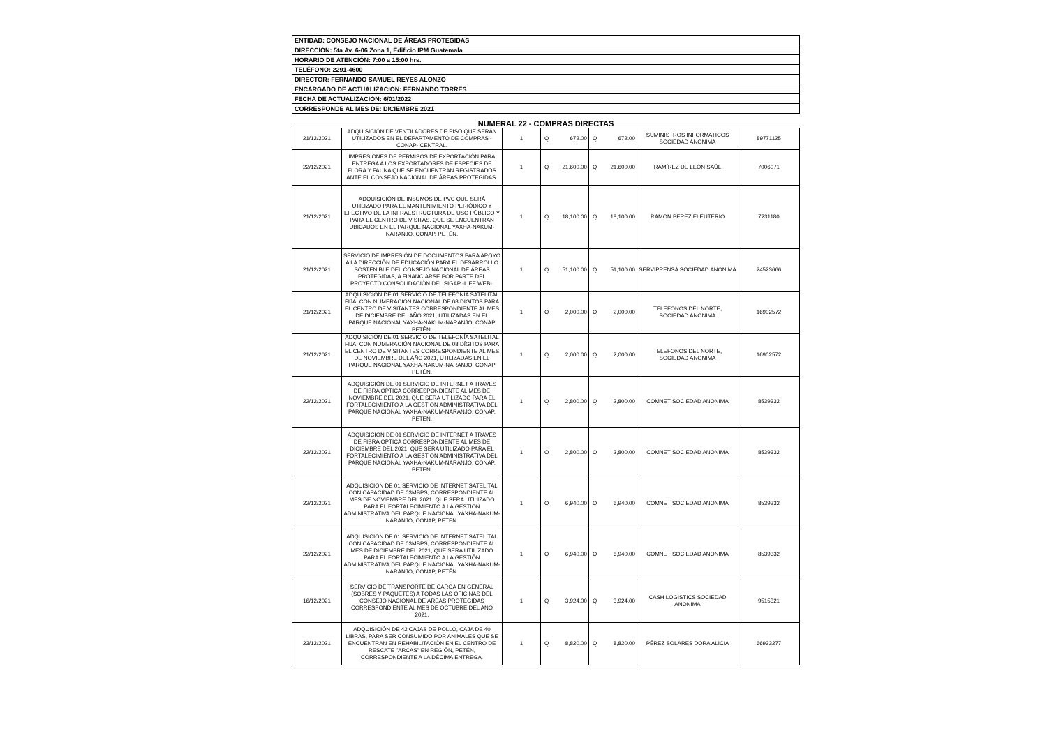| ENTIDAD: CONSEJO NACIONAL DE ÁREAS PROTEGIDAS |
| DIRECCIÓN: 5ta Av. 6-06 Zona 1, Edificio IPM Guatemala |
| HORARIO DE ATENCIÓN: 7:00 a 15:00 hrs. |
| TELÉFONO: 2291-4600 |
| DIRECTOR: FERNANDO SAMUEL REYES ALONZO |
| ENCARGADO DE ACTUALIZACIÓN: FERNANDO TORRES |
| FECHA DE ACTUALIZACIÓN: 6/01/2022 |
| CORRESPONDE AL MES DE: DICIEMBRE 2021 |
NUMERAL 22 - COMPRAS DIRECTAS
| 21/12/2021 | ADQUISICIÓN DE VENTILADORES DE PISO QUE SERÁN UTILIZADOS EN EL DEPARTAMENTO DE COMPRAS -CONAP- CENTRAL. | 1 | Q | 672.00 | Q | 672.00 | SUMINISTROS INFORMATICOS SOCIEDAD ANONIMA | 89771125 |
| 22/12/2021 | IMPRESIONES DE PERMISOS DE EXPORTACIÓN PARA ENTREGA A LOS EXPORTADORES DE ESPECIES DE FLORA Y FAUNA QUE SE ENCUENTRAN REGISTRADOS ANTE EL CONSEJO NACIONAL DE ÁREAS PROTEGIDAS. | 1 | Q | 21,600.00 | Q | 21,600.00 | RAMÍREZ DE LEÓN SAÚL | 7006071 |
| 21/12/2021 | ADQUISICIÓN DE INSUMOS DE PVC QUE SERÁ UTILIZADO PARA EL MANTENIMIENTO PERIÓDICO Y EFECTIVO DE LA INFRAESTRUCTURA DE USO PÚBLICO Y PARA EL CENTRO DE VISITAS, QUE SE ENCUENTRAN UBICADOS EN EL PARQUE NACIONAL YAXHA-NAKUM-NARANJO, CONAP, PETÉN. | 1 | Q | 18,100.00 | Q | 18,100.00 | RAMON PEREZ ELEUTERIO | 7231180 |
| 21/12/2021 | SERVICIO DE IMPRESIÓN DE DOCUMENTOS PARA APOYO A LA DIRECCIÓN DE EDUCACIÓN PARA EL DESARROLLO SOSTENIBLE DEL CONSEJO NACIONAL DE ÁREAS PROTEGIDAS, A FINANCIARSE POR PARTE DEL PROYECTO CONSOLIDACIÓN DEL SIGAP -LIFE WEB-. | 1 | Q | 51,100.00 | Q | 51,100.00 | SERVIPRENSA SOCIEDAD ANONIMA | 24523666 |
| 21/12/2021 | ADQUISICIÓN DE 01 SERVICIO DE TELEFONÍA SATELITAL FIJA, CON NUMERACIÓN NACIONAL DE 08 DÍGITOS PARA EL CENTRO DE VISITANTES CORRESPONDIENTE AL MES DE DICIEMBRE DEL AÑO 2021, UTILIZADAS EN EL PARQUE NACIONAL YAXHA-NAKUM-NARANJO, CONAP PETÉN. | 1 | Q | 2,000.00 | Q | 2,000.00 | TELEFONOS DEL NORTE, SOCIEDAD ANONIMA | 16902572 |
| 21/12/2021 | ADQUISICIÓN DE 01 SERVICIO DE TELEFONÍA SATELITAL FIJA, CON NUMERACIÓN NACIONAL DE 08 DÍGITOS PARA EL CENTRO DE VISITANTES CORRESPONDIENTE AL MES DE NOVIEMBRE DEL AÑO 2021, UTILIZADAS EN EL PARQUE NACIONAL YAXHA-NAKUM-NARANJO, CONAP PETÉN. | 1 | Q | 2,000.00 | Q | 2,000.00 | TELEFONOS DEL NORTE, SOCIEDAD ANONIMA | 16902572 |
| 22/12/2021 | ADQUISICIÓN DE 01 SERVICIO DE INTERNET A TRAVÉS DE FIBRA ÓPTICA CORRESPONDIENTE AL MES DE NOVIEMBRE DEL 2021, QUE SERA UTILIZADO PARA EL FORTALECIMIENTO A LA GESTIÓN ADMINISTRATIVA DEL PARQUE NACIONAL YAXHA-NAKUM-NARANJO, CONAP, PETÉN. | 1 | Q | 2,800.00 | Q | 2,800.00 | COMNET SOCIEDAD ANONIMA | 8539332 |
| 22/12/2021 | ADQUISICIÓN DE 01 SERVICIO DE INTERNET A TRAVÉS DE FIBRA ÓPTICA CORRESPONDIENTE AL MES DE DICIEMBRE DEL 2021, QUE SERA UTILIZADO PARA EL FORTALECIMIENTO A LA GESTIÓN ADMINISTRATIVA DEL PARQUE NACIONAL YAXHA-NAKUM-NARANJO, CONAP, PETÉN. | 1 | Q | 2,800.00 | Q | 2,800.00 | COMNET SOCIEDAD ANONIMA | 8539332 |
| 22/12/2021 | ADQUISICIÓN DE 01 SERVICIO DE INTERNET SATELITAL CON CAPACIDAD DE 03MBPS, CORRESPONDIENTE AL MES DE NOVIEMBRE DEL 2021, QUE SERA UTILIZADO PARA EL FORTALECIMIENTO A LA GESTIÓN ADMINISTRATIVA DEL PARQUE NACIONAL YAXHA-NAKUM-NARANJO, CONAP, PETÉN. | 1 | Q | 6,940.00 | Q | 6,940.00 | COMNET SOCIEDAD ANONIMA | 8539332 |
| 22/12/2021 | ADQUISICIÓN DE 01 SERVICIO DE INTERNET SATELITAL CON CAPACIDAD DE 03MBPS, CORRESPONDIENTE AL MES DE DICIEMBRE DEL 2021, QUE SERA UTILIZADO PARA EL FORTALECIMIENTO A LA GESTIÓN ADMINISTRATIVA DEL PARQUE NACIONAL YAXHA-NAKUM-NARANJO, CONAP, PETÉN. | 1 | Q | 6,940.00 | Q | 6,940.00 | COMNET SOCIEDAD ANONIMA | 8539332 |
| 16/12/2021 | SERVICIO DE TRANSPORTE DE CARGA EN GENERAL (SOBRES Y PAQUETES) A TODAS LAS OFICINAS DEL CONSEJO NACIONAL DE ÁREAS PROTEGIDAS CORRESPONDIENTE AL MES DE OCTUBRE DEL AÑO 2021. | 1 | Q | 3,924.00 | Q | 3,924.00 | CASH LOGISTICS SOCIEDAD ANONIMA | 9515321 |
| 23/12/2021 | ADQUISICIÓN DE 42 CAJAS DE POLLO, CAJA DE 40 LIBRAS, PARA SER CONSUMIDO POR ANIMALES QUE SE ENCUENTRAN EN REHABILITACIÓN EN EL CENTRO DE RESCATE "ARCAS" EN REGIÓN, PETÉN, CORRESPONDIENTE A LA DÉCIMA ENTREGA. | 1 | Q | 8,820.00 | Q | 8,820.00 | PÉREZ SOLARES DORA ALICIA | 66933277 |